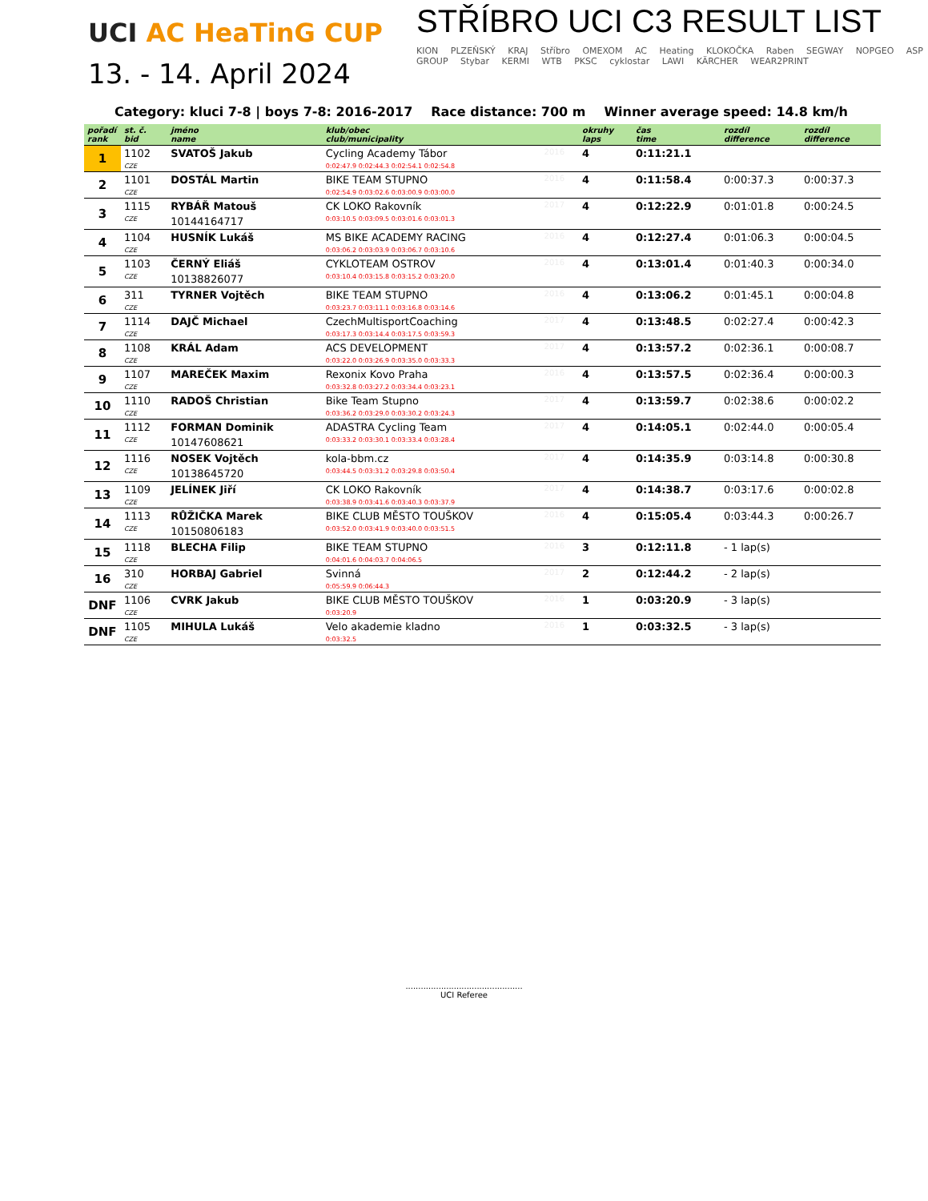UCI AC HeaTinG CUP
13. - 14. April 2024
STŘÍBRO UCI C3 RESULT LIST
KION PLZEŇSKÝ KRAJ Stříbro OMEXOM AC Heating KLOKOČKA Raben SEGWAY NOPGEO ASP GROUP Stybar KERMI WTB PKSC cyklostar LAWI KÄRCHER WEAR2PRINT
Category: kluci 7-8 | boys 7-8: 2016-2017 Race distance: 700 m Winner average speed: 14.8 km/h
| pořadí rank | st. č. bid | jméno name | klub/obec club/municipality | | okruhy laps | čas time | rozdíl difference | rozdíl difference |
| --- | --- | --- | --- | --- | --- | --- | --- | --- |
| 1 | 1102 | SVATOŠ Jakub | Cycling Academy Tábor | 2016 | 4 | 0:11:21.1 | | |
| | CZE | | 0:02:47.9 0:02:44.3 0:02:54.1 0:02:54.8 | | | | | |
| 2 | 1101 | DOSTÁL Martin | BIKE TEAM STUPNO | 2016 | 4 | 0:11:58.4 | 0:00:37.3 | 0:00:37.3 |
| | CZE | | 0:02:54.9 0:03:02.6 0:03:00.9 0:03:00.0 | | | | | |
| 3 | 1115 | RYBÁŘ Matouš | CK LOKO Rakovník | 2017 | 4 | 0:12:22.9 | 0:01:01.8 | 0:00:24.5 |
| | CZE | 10144164717 | 0:03:10.5 0:03:09.5 0:03:01.6 0:03:01.3 | | | | | |
| 4 | 1104 | HUSNÍK Lukáš | MS BIKE ACADEMY RACING | 2016 | 4 | 0:12:27.4 | 0:01:06.3 | 0:00:04.5 |
| | CZE | | 0:03:06.2 0:03:03.9 0:03:06.7 0:03:10.6 | | | | | |
| 5 | 1103 | ČERNÝ Eliáš | CYKLOTEAM OSTROV | 2016 | 4 | 0:13:01.4 | 0:01:40.3 | 0:00:34.0 |
| | CZE | 10138826077 | 0:03:10.4 0:03:15.8 0:03:15.2 0:03:20.0 | | | | | |
| 6 | 311 | TYRNER Vojtěch | BIKE TEAM STUPNO | 2016 | 4 | 0:13:06.2 | 0:01:45.1 | 0:00:04.8 |
| | CZE | | 0:03:23.7 0:03:11.1 0:03:16.8 0:03:14.6 | | | | | |
| 7 | 1114 | DAJČ Michael | CzechMultisportCoaching | 2017 | 4 | 0:13:48.5 | 0:02:27.4 | 0:00:42.3 |
| | CZE | | 0:03:17.3 0:03:14.4 0:03:17.5 0:03:59.3 | | | | | |
| 8 | 1108 | KRÁL Adam | ACS DEVELOPMENT | 2017 | 4 | 0:13:57.2 | 0:02:36.1 | 0:00:08.7 |
| | CZE | | 0:03:22.0 0:03:26.9 0:03:35.0 0:03:33.3 | | | | | |
| 9 | 1107 | MAREČEK Maxim | Rexonix Kovo Praha | 2016 | 4 | 0:13:57.5 | 0:02:36.4 | 0:00:00.3 |
| | CZE | | 0:03:32.8 0:03:27.2 0:03:34.4 0:03:23.1 | | | | | |
| 10 | 1110 | RADOŠ Christian | Bike Team Stupno | 2017 | 4 | 0:13:59.7 | 0:02:38.6 | 0:00:02.2 |
| | CZE | | 0:03:36.2 0:03:29.0 0:03:30.2 0:03:24.3 | | | | | |
| 11 | 1112 | FORMAN Dominik | ADASTRA Cycling Team | 2017 | 4 | 0:14:05.1 | 0:02:44.0 | 0:00:05.4 |
| | CZE | 10147608621 | 0:03:33.2 0:03:30.1 0:03:33.4 0:03:28.4 | | | | | |
| 12 | 1116 | NOSEK Vojtěch | kola-bbm.cz | 2017 | 4 | 0:14:35.9 | 0:03:14.8 | 0:00:30.8 |
| | CZE | 10138645720 | 0:03:44.5 0:03:31.2 0:03:29.8 0:03:50.4 | | | | | |
| 13 | 1109 | JELÍNEK Jiří | CK LOKO Rakovník | 2017 | 4 | 0:14:38.7 | 0:03:17.6 | 0:00:02.8 |
| | CZE | | 0:03:38.9 0:03:41.6 0:03:40.3 0:03:37.9 | | | | | |
| 14 | 1113 | RŮŽIČKA Marek | BIKE CLUB MĚSTO TOUŠKOV | 2016 | 4 | 0:15:05.4 | 0:03:44.3 | 0:00:26.7 |
| | CZE | 10150806183 | 0:03:52.0 0:03:41.9 0:03:40.0 0:03:51.5 | | | | | |
| 15 | 1118 | BLECHA Filip | BIKE TEAM STUPNO | 2016 | 3 | 0:12:11.8 | - 1 lap(s) | |
| | CZE | | 0:04:01.6 0:04:03.7 0:04:06.5 | | | | | |
| 16 | 310 | HORBAJ Gabriel | Svinná | 2017 | 2 | 0:12:44.2 | - 2 lap(s) | |
| | CZE | | 0:05:59.9 0:06:44.3 | | | | | |
| DNF | 1106 | CVRK Jakub | BIKE CLUB MĚSTO TOUŠKOV | 2016 | 1 | 0:03:20.9 | - 3 lap(s) | |
| | CZE | | 0:03:20.9 | | | | | |
| DNF | 1105 | MIHULA Lukáš | Velo akademie kladno | 2016 | 1 | 0:03:32.5 | - 3 lap(s) | |
| | CZE | | 0:03:32.5 | | | | | |
..............................................
UCI Referee